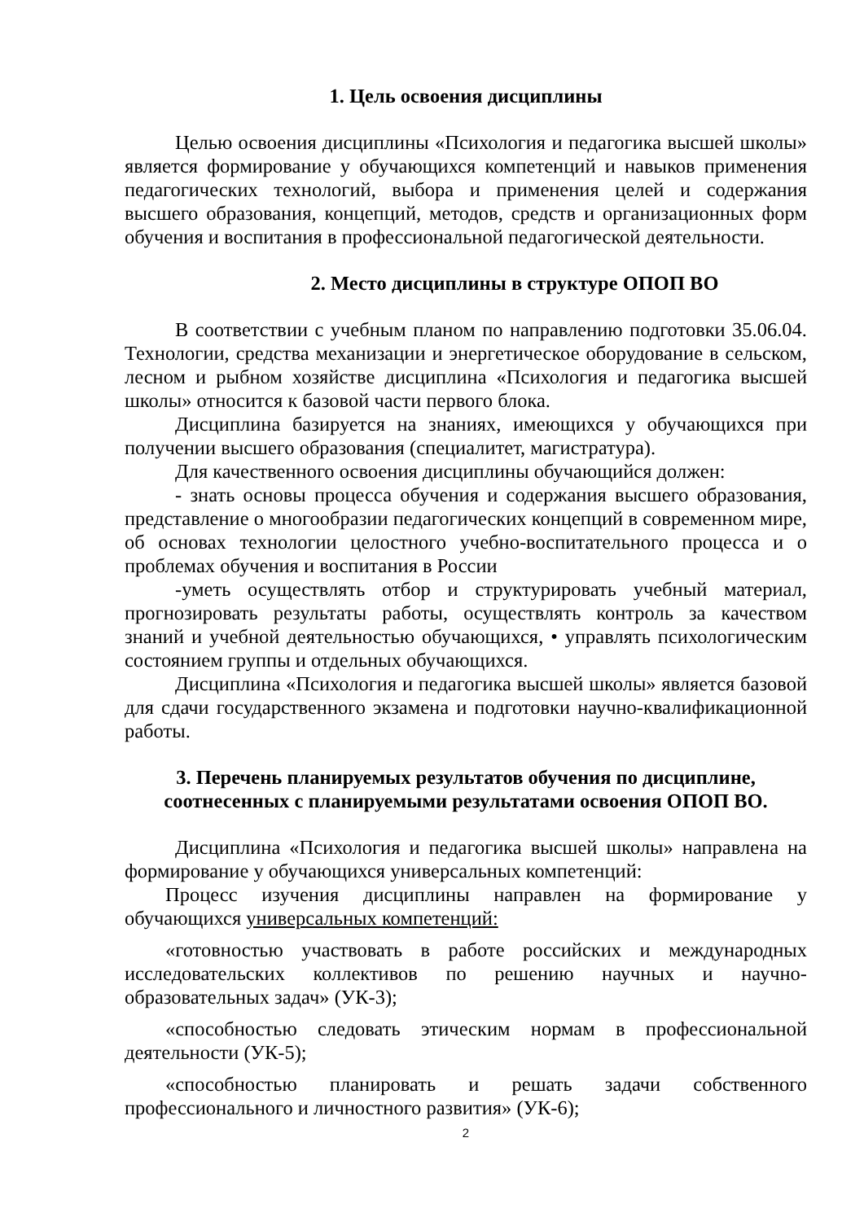1. Цель освоения дисциплины
Целью освоения дисциплины «Психология и педагогика высшей школы» является формирование у обучающихся компетенций и навыков применения педагогических технологий, выбора и применения целей и содержания высшего образования, концепций, методов, средств и организационных форм обучения и воспитания в профессиональной педагогической деятельности.
2. Место дисциплины в структуре ОПОП ВО
В соответствии с учебным планом по направлению подготовки 35.06.04. Технологии, средства механизации и энергетическое оборудование в сельском, лесном и рыбном хозяйстве дисциплина «Психология и педагогика высшей школы» относится к базовой части первого блока.
Дисциплина базируется на знаниях, имеющихся у обучающихся при получении высшего образования (специалитет, магистратура).
Для качественного освоения дисциплины обучающийся должен:
- знать основы процесса обучения и содержания высшего образования, представление о многообразии педагогических концепций в современном мире, об основах технологии целостного учебно-воспитательного процесса и о проблемах обучения и воспитания в России
-уметь осуществлять отбор и структурировать учебный материал, прогнозировать результаты работы, осуществлять контроль за качеством знаний и учебной деятельностью обучающихся, • управлять психологическим состоянием группы и отдельных обучающихся.
Дисциплина «Психология и педагогика высшей школы» является базовой для сдачи государственного экзамена и подготовки научно-квалификационной работы.
3. Перечень планируемых результатов обучения по дисциплине, соотнесенных с планируемыми результатами освоения ОПОП ВО.
Дисциплина «Психология и педагогика высшей школы» направлена на формирование у обучающихся универсальных компетенций:
Процесс изучения дисциплины направлен на формирование у обучающихся универсальных компетенций:
«готовностью участвовать в работе российских и международных исследовательских коллективов по решению научных и научно-образовательных задач» (УК-3);
«способностью следовать этическим нормам в профессиональной деятельности (УК-5);
«способностью планировать и решать задачи собственного профессионального и личностного развития» (УК-6);
2